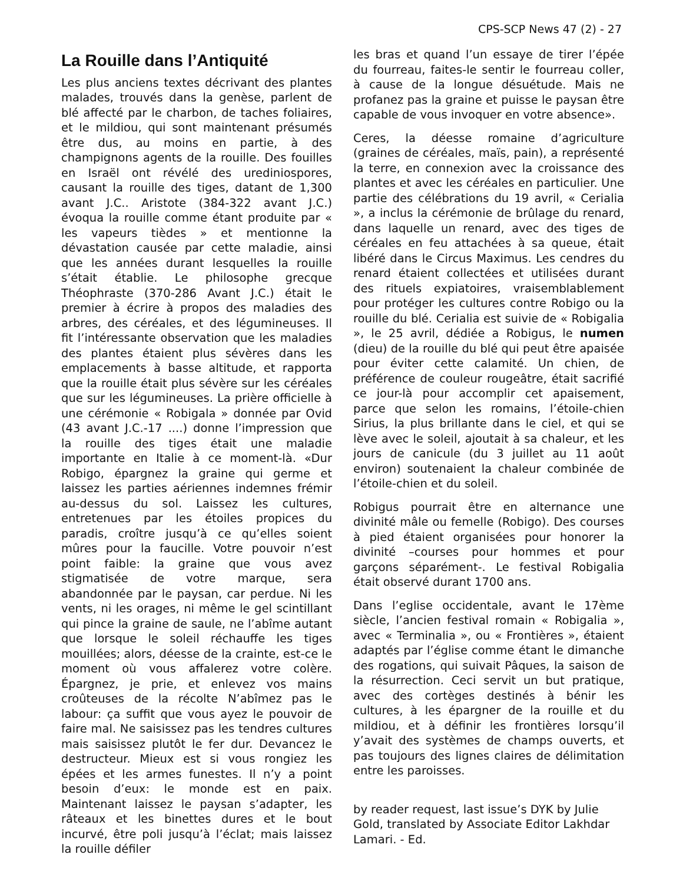CPS-SCP News 47 (2) - 27
La Rouille dans l’Antiquité
Les plus anciens textes décrivant des plantes malades, trouvés dans la genèse, parlent de blé affecté par le charbon, de taches foliaires, et le mildiou, qui sont maintenant présumés être dus, au moins en partie, à des champignons agents de la rouille. Des fouilles en Israël ont révélé des urediniospores, causant la rouille des tiges, datant de 1,300 avant J.C.. Aristote (384-322 avant J.C.) évoqua la rouille comme étant produite par « les vapeurs tièdes » et mentionne la dévastation causée par cette maladie, ainsi que les années durant lesquelles la rouille s’était établie. Le philosophe grecque Théophraste (370-286 Avant J.C.) était le premier à écrire à propos des maladies des arbres, des céréales, et des légumineuses. Il fit l’intéressante observation que les maladies des plantes étaient plus sévères dans les emplacements à basse altitude, et rapporta que la rouille était plus sévère sur les céréales que sur les légumineuses. La prière officielle à une cérémonie « Robigala » donnée par Ovid (43 avant J.C.-17 ....) donne l’impression que la rouille des tiges était une maladie importante en Italie à ce moment-là. «Dur Robigo, épargnez la graine qui germe et laissez les parties aériennes indemnes frémir au-dessus du sol. Laissez les cultures, entretenues par les étoiles propices du paradis, croître jusqu’à ce qu’elles soient mûres pour la faucille. Votre pouvoir n’est point faible: la graine que vous avez stigmatisée de votre marque, sera abandonnée par le paysan, car perdue. Ni les vents, ni les orages, ni même le gel scintillant qui pince la graine de saule, ne l’abîme autant que lorsque le soleil réchauffe les tiges mouillées; alors, déesse de la crainte, est-ce le moment où vous affalerez votre colère. Épargnez, je prie, et enlevez vos mains croûteuses de la récolte N’abîmez pas le labour: ça suffit que vous ayez le pouvoir de faire mal. Ne saisissez pas les tendres cultures mais saisissez plutôt le fer dur. Devancez le destructeur. Mieux est si vous rongiez les épées et les armes funestes. Il n’y a point besoin d’eux: le monde est en paix. Maintenant laissez le paysan s’adapter, les râteaux et les binettes dures et le bout incurvé, être poli jusqu’à l’éclat; mais laissez la rouille défiler
les bras et quand l’un essaye de tirer l’épée du fourreau, faites-le sentir le fourreau coller, à cause de la longue désuétude. Mais ne profanez pas la graine et puisse le paysan être capable de vous invoquer en votre absence».
Ceres, la déesse romaine d’agriculture (graines de céréales, maïs, pain), a représenté la terre, en connexion avec la croissance des plantes et avec les céréales en particulier. Une partie des célébrations du 19 avril, « Cerialia », a inclus la cérémonie de brûlage du renard, dans laquelle un renard, avec des tiges de céréales en feu attachées à sa queue, était libéré dans le Circus Maximus. Les cendres du renard étaient collectées et utilisées durant des rituels expiatoires, vraisemblablement pour protéger les cultures contre Robigo ou la rouille du blé. Cerialia est suivie de « Robigalia », le 25 avril, dédiée a Robigus, le numen (dieu) de la rouille du blé qui peut être apaisée pour éviter cette calamité. Un chien, de préférence de couleur rougeâtre, était sacrifié ce jour-là pour accomplir cet apaisement, parce que selon les romains, l’étoile-chien Sirius, la plus brillante dans le ciel, et qui se lève avec le soleil, ajoutait à sa chaleur, et les jours de canicule (du 3 juillet au 11 août environ) soutenaient la chaleur combinée de l’étoile-chien et du soleil.
Robigus pourrait être en alternance une divinité mâle ou femelle (Robigo). Des courses à pied étaient organisées pour honorer la divinité –courses pour hommes et pour garçons séparément-. Le festival Robigalia était observé durant 1700 ans.
Dans l’eglise occidentale, avant le 17ème siècle, l’ancien festival romain « Robigalia », avec « Terminalia », ou « Frontières », étaient adaptés par l’église comme étant le dimanche des rogations, qui suivait Pâques, la saison de la résurrection. Ceci servit un but pratique, avec des cortèges destinés à bénir les cultures, à les épargner de la rouille et du mildiou, et à définir les frontières lorsqu’il y’avait des systèmes de champs ouverts, et pas toujours des lignes claires de délimitation entre les paroisses.
by reader request, last issue’s DYK by Julie Gold, translated by Associate Editor Lakhdar Lamari. - Ed.